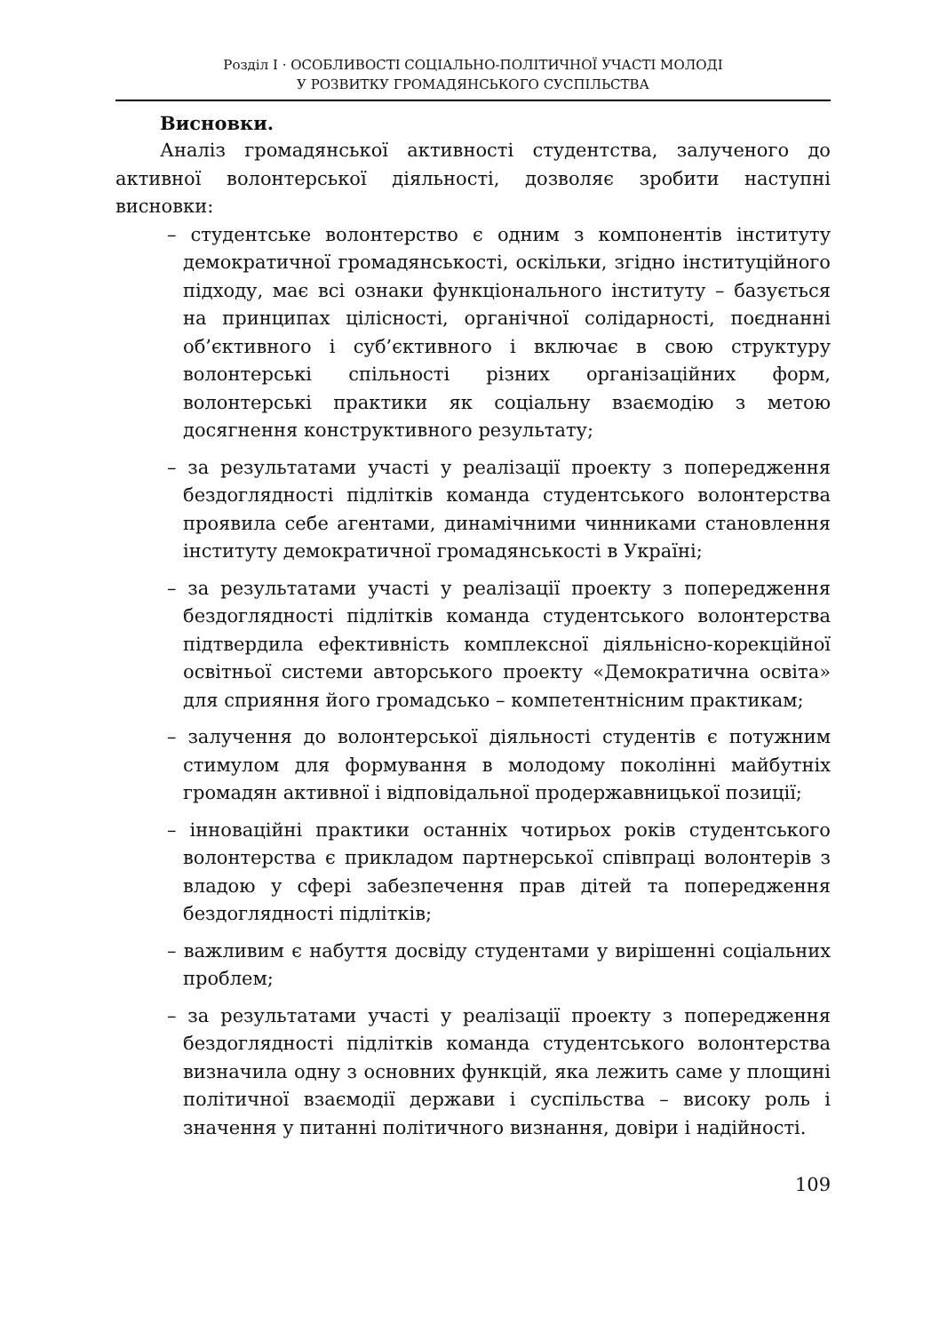Розділ I · ОСОБЛИВОСТІ СОЦІАЛЬНО-ПОЛІТИЧНОЇ УЧАСТІ МОЛОДІ
У РОЗВИТКУ ГРОМАДЯНСЬКОГО СУСПІЛЬСТВА
Висновки.
Аналіз громадянської активності студентства, залученого до активної волонтерської діяльності, дозволяє зробити наступні висновки:
– студентське волонтерство є одним з компонентів інституту демократичної громадянськості, оскільки, згідно інституційного підходу, має всі ознаки функціонального інституту – базується на принципах цілісності, органічної солідарності, поєднанні об’єктивного і суб’єктивного і включає в свою структуру волонтерські спільності різних організаційних форм, волонтерські практики як соціальну взаємодію з метою досягнення конструктивного результату;
– за результатами участі у реалізації проекту з попередження бездоглядності підлітків команда студентського волонтерства проявила себе агентами, динамічними чинниками становлення інституту демократичної громадянськості в Україні;
– за результатами участі у реалізації проекту з попередження бездоглядності підлітків команда студентського волонтерства підтвердила ефективність комплексної діяльнісно-корекційної освітньої системи авторського проекту «Демократична освіта» для сприяння його громадсько – компетентнісним практикам;
– залучення до волонтерської діяльності студентів є потужним стимулом для формування в молодому поколінні майбутніх громадян активної і відповідальної продержавницької позиції;
– інноваційні практики останніх чотирьох років студентського волонтерства є прикладом партнерської співпраці волонтерів з владою у сфері забезпечення прав дітей та попередження бездоглядності підлітків;
– важливим є набуття досвіду студентами у вирішенні соціальних проблем;
– за результатами участі у реалізації проекту з попередження бездоглядності підлітків команда студентського волонтерства визначила одну з основних функцій, яка лежить саме у площині політичної взаємодії держави і суспільства – високу роль і значення у питанні політичного визнання, довіри і надійності.
109